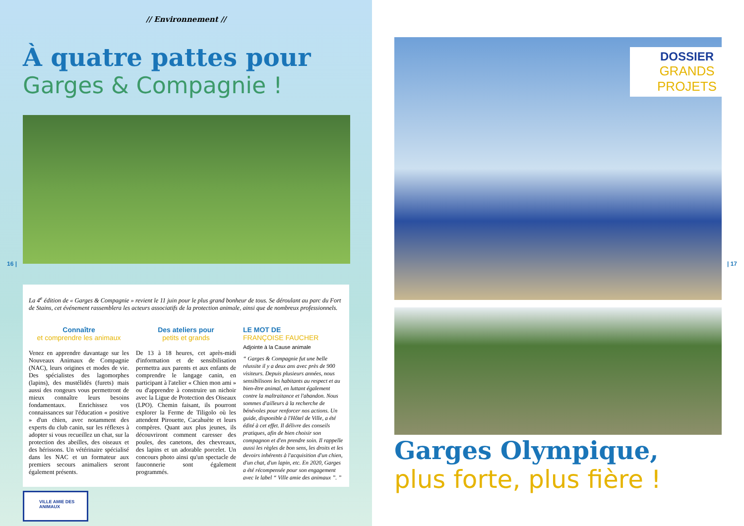// Environnement //
À quatre pattes pour
Garges & Compagnie !
16 |
La 4<sup>e</sup> édition de « Garges & Compagnie » revient le 11 juin pour le plus grand bonheur de tous. Se déroulant au parc du Fort de Stains, cet événement rassemblera les acteurs associatifs de la protection animale, ainsi que de nombreux professionnels.
Connaître
et comprendre les animaux
Venez en apprendre davantage sur les Nouveaux Animaux de Compagnie (NAC), leurs origines et modes de vie. Des spécialistes des lagomorphes (lapins), des mustélidés (furets) mais aussi des rongeurs vous permettront de mieux connaître leurs besoins fondamentaux. Enrichissez vos connaissances sur l'éducation « positive » d'un chien, avec notamment des experts du club canin, sur les réflexes à adopter si vous recueillez un chat, sur la protection des abeilles, des oiseaux et des hérissons. Un vétérinaire spécialisé dans les NAC et un formateur aux premiers secours animaliers seront également présents.
Des ateliers pour
petits et grands
De 13 à 18 heures, cet après-midi d'information et de sensibilisation permettra aux parents et aux enfants de comprendre le langage canin, en participant à l'atelier « Chien mon ami » ou d'apprendre à construire un nichoir avec la Ligue de Protection des Oiseaux (LPO). Chemin faisant, ils pourront explorer la Ferme de Tiligolo où les attendent Pirouette, Cacahuète et leurs compères. Quant aux plus jeunes, ils découvriront comment caresser des poules, des canetons, des chevreaux, des lapins et un adorable porcelet. Un concours photo ainsi qu'un spectacle de fauconnerie sont également programmés.
LE MOT DE
FRANÇOISE FAUCHER
Adjointe à la Cause animale
“ Garges & Compagnie fut une belle réussite il y a deux ans avec près de 900 visiteurs. Depuis plusieurs années, nous sensibilisons les habitants au respect et au bien-être animal, en luttant également contre la maltraitance et l'abandon. Nous sommes d'ailleurs à la recherche de bénévoles pour renforcer nos actions. Un guide, disponible à l'Hôtel de Ville, a été édité à cet effet. Il délivre des conseils pratiques, afin de bien choisir son compagnon et d'en prendre soin. Il rappelle aussi les règles de bon sens, les droits et les devoirs inhérents à l'acquisition d'un chien, d'un chat, d'un lapin, etc. En 2020, Garges a été récompensée pour son engagement avec le label “ Ville amie des animaux ”. ”
VILLE AMIE DES ANIMAUX
DOSSIER
GRANDS PROJETS
| 17
Garges Olympique,
plus forte, plus fière !